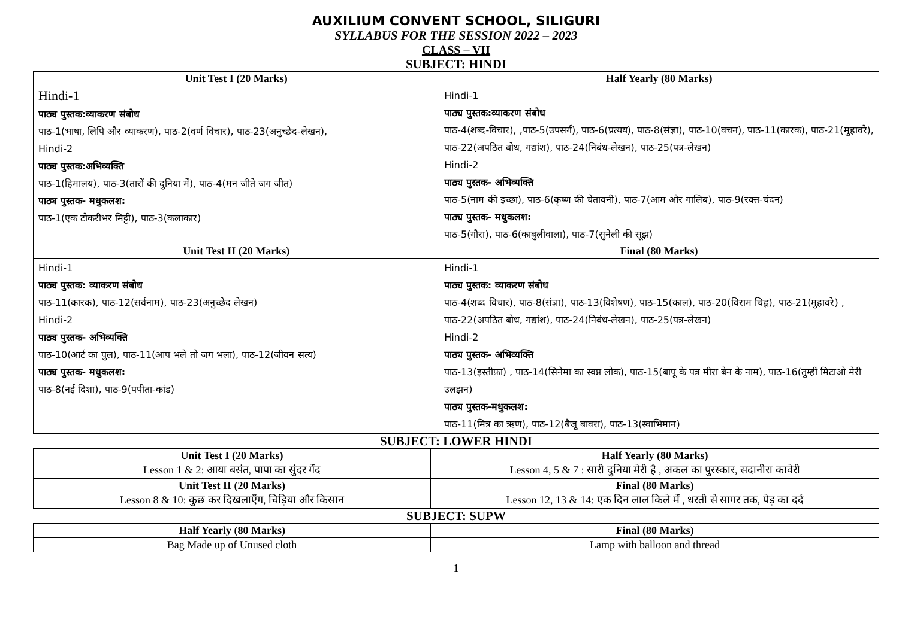AUXILIUM CONVENT SCHOOL, SILIGURI
SYLLABUS FOR THE SESSION 2022 – 2023
CLASS – VII
SUBJECT: HINDI
| Unit Test I (20 Marks) | Half Yearly (80 Marks) |
| --- | --- |
| Hindi-1 पाठ्य पुस्तक:व्याकरण संबोध पाठ-1(भाषा, लिपि और व्याकरण), पाठ-2(वर्ण विचार), पाठ-23(अनुच्छेद-लेखन), Hindi-2 पाठ्य पुस्तक:अभिव्यक्ति पाठ-1(हिमालय), पाठ-3(तारों की दुनिया में), पाठ-4(मन जीते जग जीत) पाठ्य पुस्तक- मधुकलश: पाठ-1(एक टोकरीभर मिट्टी), पाठ-3(कलाकार) | Hindi-1 पाठ्य पुस्तक:व्याकरण संबोध पाठ-4(शब्द-विचार), ,पाठ-5(उपसर्ग), पाठ-6(प्रत्यय), पाठ-8(संज्ञा), पाठ-10(वचन), पाठ-11(कारक), पाठ-21(मुहावरे), पाठ-22(अपठित बोध, गद्यांश), पाठ-24(निबंध-लेखन), पाठ-25(पत्र-लेखन) Hindi-2 पाठ्य पुस्तक- अभिव्यक्ति पाठ-5(नाम की इच्छा), पाठ-6(कृष्ण की चेतावनी), पाठ-7(आम और गालिब), पाठ-9(रक्त-चंदन) पाठ्य पुस्तक- मधुकलश: पाठ-5(गौरा), पाठ-6(काबुलीवाला), पाठ-7(सुनेली की सूझ) |
| Unit Test II (20 Marks) | Final (80 Marks) |
| Hindi-1 पाठ्य पुस्तक: व्याकरण संबोध पाठ-11(कारक), पाठ-12(सर्वनाम), पाठ-23(अनुच्छेद लेखन) Hindi-2 पाठ्य पुस्तक- अभिव्यक्ति पाठ-10(आर्ट का पुल), पाठ-11(आप भले तो जग भला), पाठ-12(जीवन सत्य) पाठ्य पुस्तक- मधुकलश: पाठ-8(नई दिशा), पाठ-9(पपीता-कांड) | Hindi-1 पाठ्य पुस्तक: व्याकरण संबोध पाठ-4(शब्द विचार), पाठ-8(संज्ञा), पाठ-13(विशेषण), पाठ-15(काल), पाठ-20(विराम चिह्न), पाठ-21(मुहावरे) , पाठ-22(अपठित बोध, गद्यांश), पाठ-24(निबंध-लेखन), पाठ-25(पत्र-लेखन) Hindi-2 पाठ्य पुस्तक- अभिव्यक्ति पाठ-13(इस्तीफ़ा) , पाठ-14(सिनेमा का स्वप्न लोक), पाठ-15(बापू के पत्र मीरा बेन के नाम), पाठ-16(तुम्हीं मिटाओ मेरी उलझन) पाठ्य पुस्तक-मधुकलश: पाठ-11(मित्र का ऋण), पाठ-12(बैजू बावरा), पाठ-13(स्वाभिमान) |
SUBJECT: LOWER HINDI
| Unit Test I (20 Marks) | Half Yearly (80 Marks) |
| --- | --- |
| Lesson 1 & 2: आया बसंत, पापा का सुंदर गेंद | Lesson 4, 5 & 7 : सारी दुनिया मेरी है , अकल का पुरस्कार, सदानीरा कावेरी |
| Unit Test II (20 Marks) | Final (80 Marks) |
| Lesson 8 & 10: कुछ कर दिखलाएँग, चिड़िया और किसान | Lesson 12, 13 & 14: एक दिन लाल किले में , धरती से सागर तक, पेड़ का दर्द |
SUBJECT: SUPW
| Half Yearly (80 Marks) | Final (80 Marks) |
| --- | --- |
| Bag Made up of Unused cloth | Lamp with balloon and thread |
1